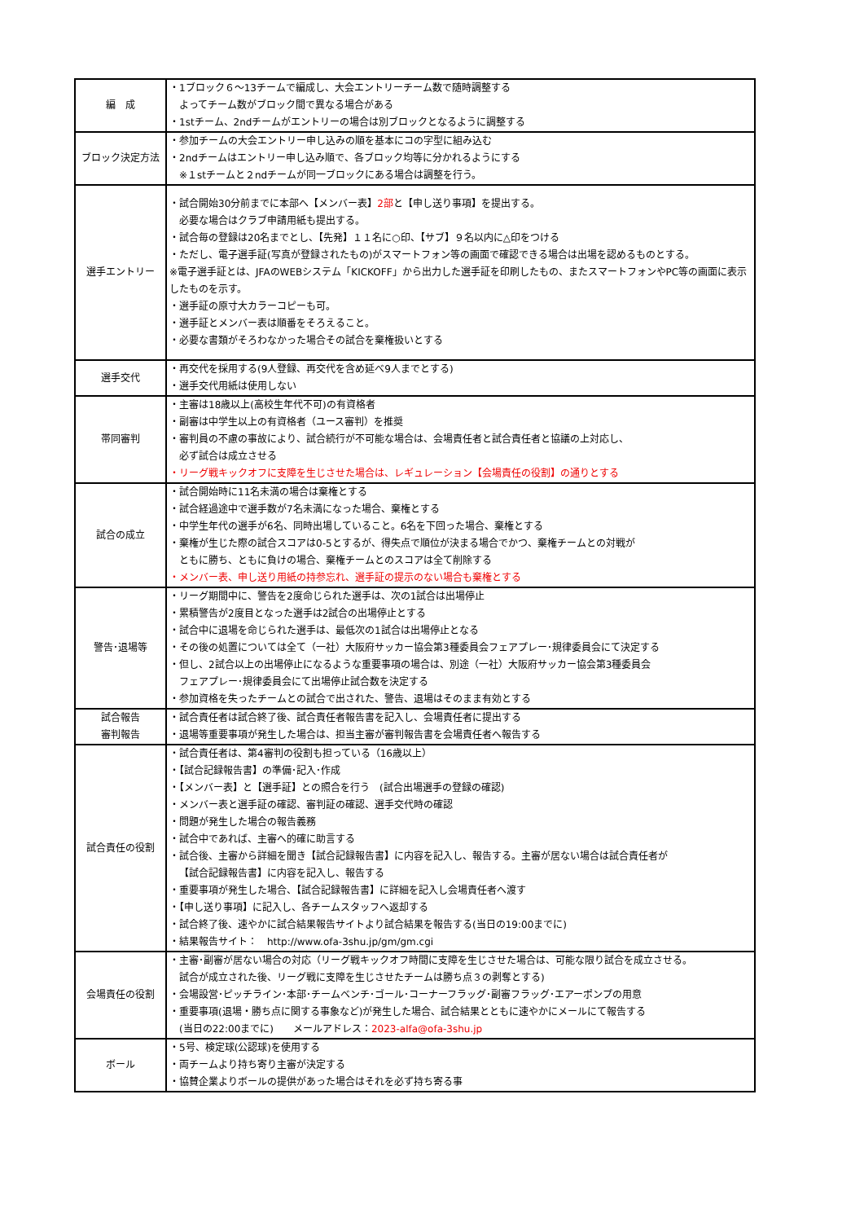| 編 成 | ・1ブロック６～13チームで編成し、大会エントリーチーム数で随時調整する よってチーム数がブロック間で異なる場合がある ・1stチーム、2ndチームがエントリーの場合は別ブロックとなるように調整する |
| ブロック決定方法 | ・参加チームの大会エントリー申し込みの順を基本にコの字型に組み込む ・2ndチームはエントリー申し込み順で、各ブロック均等に分かれるようにする ※１stチームと２ndチームが同一ブロックにある場合は調整を行う。 |
| 選手エントリー | ・試合開始30分前までに本部へ【メンバー表】 2部 と【申し送り事項】を提出する。 必要な場合はクラブ申請用紙も提出する。 ・試合毎の登録は20名までとし、【先発】１１名に○印、【サブ】９名以内に△印をつける ・ただし、電子選手証(写真が登録されたもの)がスマートフォン等の画面で確認できる場合は出場を認めるものとする。 ※電子選手証とは、JFAのWEBシステム「KICKOFF」から出力した選手証を印刷したもの、またスマートフォンやPC等の画面に表示したものを示す。 ・選手証の原寸大カラーコピーも可。 ・選手証とメンバー表は順番をそろえること。 ・必要な書類がそろわなかった場合その試合を棄権扱いとする |
| 選手交代 | ・再交代を採用する(9人登録、再交代を含め延べ9人までとする) ・選手交代用紙は使用しない |
| 帯同審判 | ・主審は18歳以上(高校生年代不可)の有資格者 ・副審は中学生以上の有資格者（ユース審判）を推奨 ・審判員の不慮の事故により、試合続行が不可能な場合は、会場責任者と試合責任者と協議の上対応し、 必ず試合は成立させる ・リーグ戦キックオフに支障を生じさせた場合は、レギュレーション【会場責任の役割】の通りとする |
| 試合の成立 | ・試合開始時に11名未満の場合は棄権とする ・試合経過途中で選手数が7名未満になった場合、棄権とする ・中学生年代の選手が6名、同時出場していること。6名を下回った場合、棄権とする ・棄権が生じた際の試合スコアは0-5とするが、得失点で順位が決まる場合でかつ、棄権チームとの対戦が ともに勝ち、ともに負けの場合、棄権チームとのスコアは全て削除する ・メンバー表、申し送り用紙の持参忘れ、選手証の提示のない場合も棄権とする |
| 警告･退場等 | ・リーグ期間中に、警告を2度命じられた選手は、次の1試合は出場停止 ・累積警告が2度目となった選手は2試合の出場停止とする ・試合中に退場を命じられた選手は、最低次の1試合は出場停止となる ・その後の処置については全て（一社）大阪府サッカー協会第3種委員会フェアプレー･規律委員会にて決定する ・但し、2試合以上の出場停止になるような重要事項の場合は、別途（一社）大阪府サッカー協会第3種委員会 フェアプレー･規律委員会にて出場停止試合数を決定する ・参加資格を失ったチームとの試合で出された、警告、退場はそのまま有効とする |
| 試合報告 審判報告 | ・試合責任者は試合終了後、試合責任者報告書を記入し、会場責任者に提出する ・退場等重要事項が発生した場合は、担当主審が審判報告書を会場責任者へ報告する |
| 試合責任の役割 | ・試合責任者は、第4審判の役割も担っている（16歳以上） ・【試合記録報告書】の準備･記入･作成 ・【メンバー表】と【選手証】との照合を行う (試合出場選手の登録の確認) ・メンバー表と選手証の確認、審判証の確認、選手交代時の確認 ・問題が発生した場合の報告義務 ・試合中であれば、主審へ的確に助言する ・試合後、主審から詳細を聞き【試合記録報告書】に内容を記入し、報告する。主審が居ない場合は試合責任者が 【試合記録報告書】に内容を記入し、報告する ・重要事項が発生した場合、【試合記録報告書】に詳細を記入し会場責任者へ渡す ・【申し送り事項】に記入し、各チームスタッフへ返却する ・試合終了後、速やかに試合結果報告サイトより試合結果を報告する(当日の19:00までに) ・結果報告サイト： http://www.ofa-3shu.jp/gm/gm.cgi |
| 会場責任の役割 | ・主審･副審が居ない場合の対応（リーグ戦キックオフ時間に支障を生じさせた場合は、可能な限り試合を成立させる。 試合が成立された後、リーグ戦に支障を生じさせたチームは勝ち点３の剥奪とする) ・会場設営･ピッチライン･本部･チームベンチ･ゴール･コーナーフラッグ･副審フラッグ･エアーポンプの用意 ・重要事項(退場・勝ち点に関する事象など)が発生した場合、試合結果とともに速やかにメールにて報告する (当日の22:00までに) メールアドレス： 2023-alfa@ofa-3shu.jp |
| ボール | ・5号、検定球(公認球)を使用する ・両チームより持ち寄り主審が決定する ・協賛企業よりボールの提供があった場合はそれを必ず持ち寄る事 |